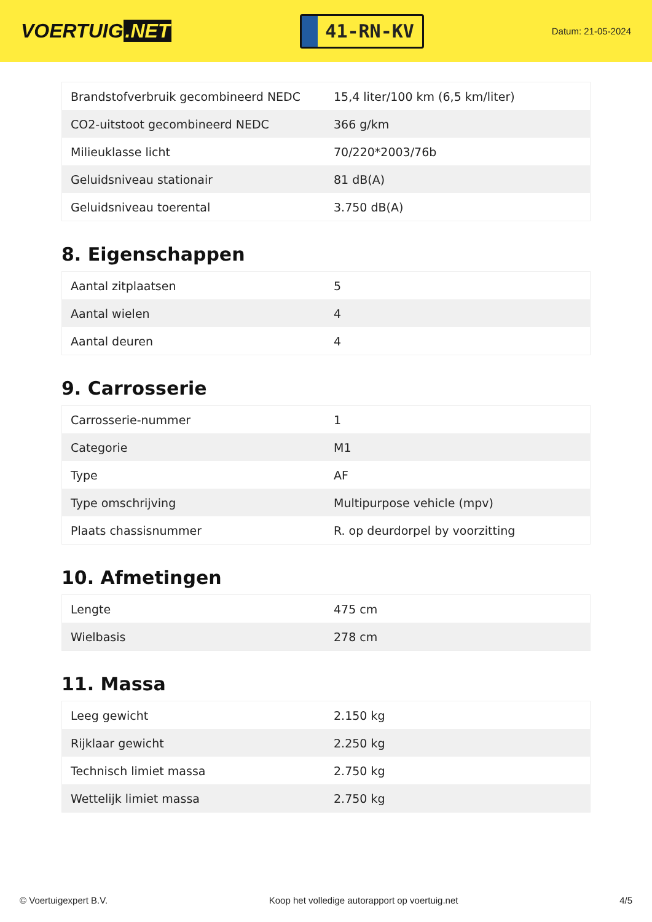VOERTUIG.NET
41-RN-KV
Datum: 21-05-2024
| Brandstofverbruik gecombineerd NEDC | 15,4 liter/100 km (6,5 km/liter) |
| CO2-uitstoot gecombineerd NEDC | 366 g/km |
| Milieuklasse licht | 70/220*2003/76b |
| Geluidsniveau stationair | 81 dB(A) |
| Geluidsniveau toerental | 3.750 dB(A) |
8. Eigenschappen
| Aantal zitplaatsen | 5 |
| Aantal wielen | 4 |
| Aantal deuren | 4 |
9. Carrosserie
| Carrosserie-nummer | 1 |
| Categorie | M1 |
| Type | AF |
| Type omschrijving | Multipurpose vehicle (mpv) |
| Plaats chassisnummer | R. op deurdorpel by voorzitting |
10. Afmetingen
| Lengte | 475 cm |
| Wielbasis | 278 cm |
11. Massa
| Leeg gewicht | 2.150 kg |
| Rijklaar gewicht | 2.250 kg |
| Technisch limiet massa | 2.750 kg |
| Wettelijk limiet massa | 2.750 kg |
© Voertuigexpert B.V. Koop het volledige autorapport op voertuig.net 4/5